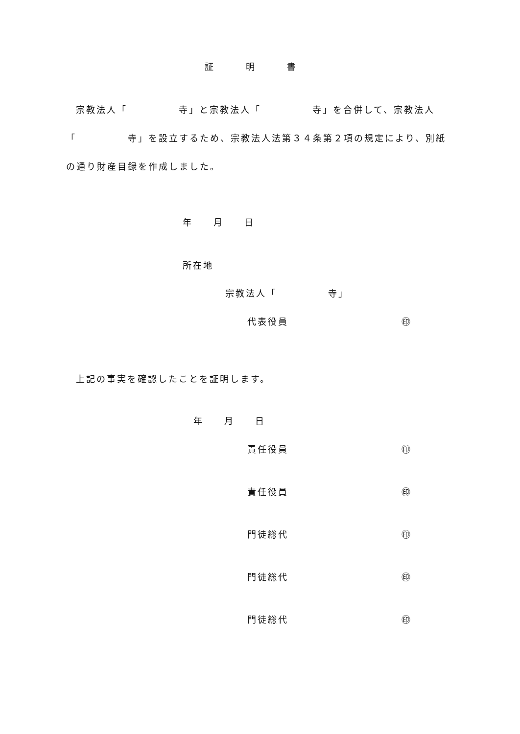証　　　明　　　書
宗教法人「　　　　　寺」と宗教法人「　　　　　寺」を合併して、宗教法人
「　　　　　寺」を設立するため、宗教法人法第３４条第２項の規定により、別紙
の通り財産目録を作成しました。
年　　月　　日
所在地
宗教法人「　　　　　寺」
代表役員　　　　　　　　　　　㊞
上記の事実を確認したことを証明します。
年　　月　　日
責任役員　　　　　　　　　　　㊞
責任役員　　　　　　　　　　　㊞
門徒総代　　　　　　　　　　　㊞
門徒総代　　　　　　　　　　　㊞
門徒総代　　　　　　　　　　　㊞